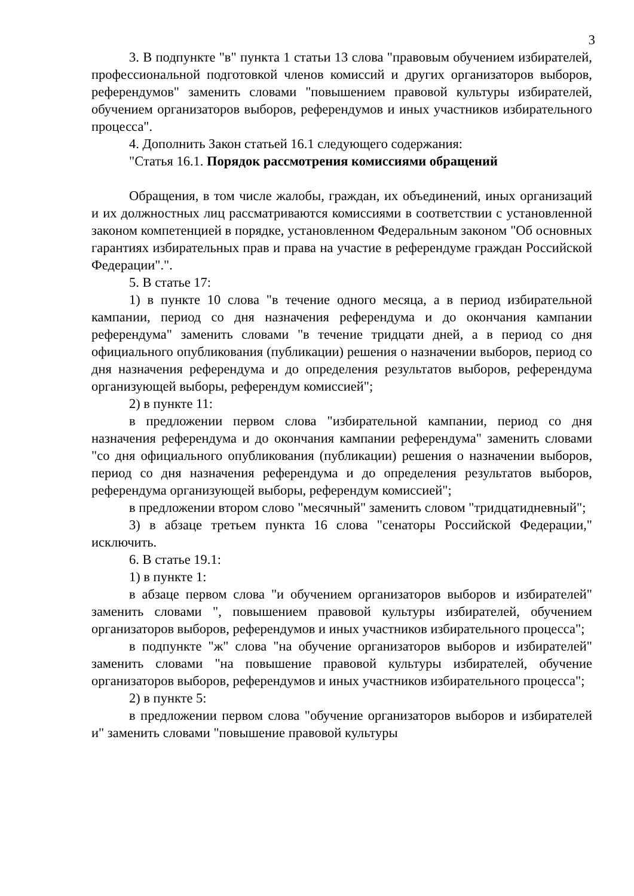3
3. В подпункте "в" пункта 1 статьи 13 слова "правовым обучением избирателей, профессиональной подготовкой членов комиссий и других организаторов выборов, референдумов" заменить словами "повышением правовой культуры избирателей, обучением организаторов выборов, референдумов и иных участников избирательного процесса".
4. Дополнить Закон статьей 16.1 следующего содержания:
"Статья 16.1. Порядок рассмотрения комиссиями обращений
Обращения, в том числе жалобы, граждан, их объединений, иных организаций и их должностных лиц рассматриваются комиссиями в соответствии с установленной законом компетенцией в порядке, установленном Федеральным законом "Об основных гарантиях избирательных прав и права на участие в референдуме граждан Российской Федерации".".
5. В статье 17:
1) в пункте 10 слова "в течение одного месяца, а в период избирательной кампании, период со дня назначения референдума и до окончания кампании референдума" заменить словами "в течение тридцати дней, а в период со дня официального опубликования (публикации) решения о назначении выборов, период со дня назначения референдума и до определения результатов выборов, референдума организующей выборы, референдум комиссией";
2) в пункте 11:
в предложении первом слова "избирательной кампании, период со дня назначения референдума и до окончания кампании референдума" заменить словами "со дня официального опубликования (публикации) решения о назначении выборов, период со дня назначения референдума и до определения результатов выборов, референдума организующей выборы, референдум комиссией";
в предложении втором слово "месячный" заменить словом "тридцатидневный";
3) в абзаце третьем пункта 16 слова "сенаторы Российской Федерации," исключить.
6. В статье 19.1:
1) в пункте 1:
в абзаце первом слова "и обучением организаторов выборов и избирателей" заменить словами ", повышением правовой культуры избирателей, обучением организаторов выборов, референдумов и иных участников избирательного процесса";
в подпункте "ж" слова "на обучение организаторов выборов и избирателей" заменить словами "на повышение правовой культуры избирателей, обучение организаторов выборов, референдумов и иных участников избирательного процесса";
2) в пункте 5:
в предложении первом слова "обучение организаторов выборов и избирателей и" заменить словами "повышение правовой культуры